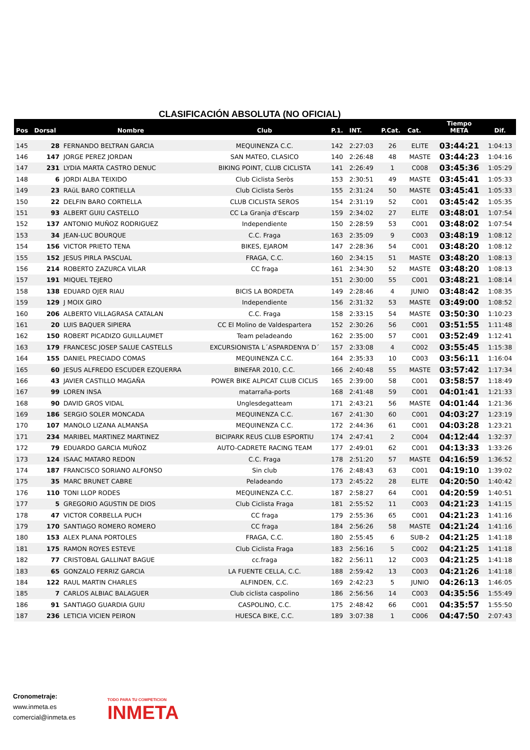CLASIFICACIÓN ABSOLUTA (NO OFICIAL)
| Pos | Dorsal | Nombre | Club | P.1. | INT. | P.Cat. | Cat. | Tiempo META | Dif. |
| --- | --- | --- | --- | --- | --- | --- | --- | --- | --- |
| 145 | 28 | FERNANDO BELTRAN GARCIA | MEQUINENZA C.C. | 142 | 2:27:03 | 26 | ELITE | 03:44:21 | 1:04:13 |
| 146 | 147 | JORGE PEREZ JORDAN | SAN MATEO, CLASICO | 140 | 2:26:48 | 48 | MASTE | 03:44:23 | 1:04:16 |
| 147 | 231 | LYDIA MARTA CASTRO DENUC | BIKING POINT, CLUB CICLISTA | 141 | 2:26:49 | 1 | C008 | 03:45:36 | 1:05:29 |
| 148 | 6 | JORDI ALBA TEIXIDO | Club Ciclista Seròs | 153 | 2:30:51 | 49 | MASTE | 03:45:41 | 1:05:33 |
| 149 | 23 | RAüL BARO CORTIELLA | Club Ciclista Seròs | 155 | 2:31:24 | 50 | MASTE | 03:45:41 | 1:05:33 |
| 150 | 22 | DELFIN BARO CORTIELLA | CLUB CICLISTA SEROS | 154 | 2:31:19 | 52 | C001 | 03:45:42 | 1:05:35 |
| 151 | 93 | ALBERT GUIU CASTELLO | CC La Granja d'Escarp | 159 | 2:34:02 | 27 | ELITE | 03:48:01 | 1:07:54 |
| 152 | 137 | ANTONIO MUÑOZ RODRIGUEZ | Independiente | 150 | 2:28:59 | 53 | C001 | 03:48:02 | 1:07:54 |
| 153 | 34 | JEAN-LUC BOURQUE | C.C. Fraga | 163 | 2:35:09 | 9 | C003 | 03:48:19 | 1:08:12 |
| 154 | 156 | VICTOR PRIETO TENA | BIKES, EJAROM | 147 | 2:28:36 | 54 | C001 | 03:48:20 | 1:08:12 |
| 155 | 152 | JESUS PIRLA PASCUAL | FRAGA, C.C. | 160 | 2:34:15 | 51 | MASTE | 03:48:20 | 1:08:13 |
| 156 | 214 | ROBERTO ZAZURCA VILAR | CC fraga | 161 | 2:34:30 | 52 | MASTE | 03:48:20 | 1:08:13 |
| 157 | 191 | MIQUEL TEJERO | | 151 | 2:30:00 | 55 | C001 | 03:48:21 | 1:08:14 |
| 158 | 138 | EDUARD OJER RIAU | BICIS LA BORDETA | 149 | 2:28:46 | 4 | JUNIO | 03:48:42 | 1:08:35 |
| 159 | 129 | J MOIX GIRO | Independiente | 156 | 2:31:32 | 53 | MASTE | 03:49:00 | 1:08:52 |
| 160 | 206 | ALBERTO VILLAGRASA CATALAN | C.C. Fraga | 158 | 2:33:15 | 54 | MASTE | 03:50:30 | 1:10:23 |
| 161 | 20 | LUIS BAQUER SIPIERA | CC El Molino de Valdespartera | 152 | 2:30:26 | 56 | C001 | 03:51:55 | 1:11:48 |
| 162 | 150 | ROBERT PICADIZO GUILLAUMET | Team peladeando | 162 | 2:35:00 | 57 | C001 | 03:52:49 | 1:12:41 |
| 163 | 179 | FRANCESC JOSEP SALUE CASTELLS | EXCURSIONISTA L´ASPARDENYA D´ | 157 | 2:33:08 | 4 | C002 | 03:55:45 | 1:15:38 |
| 164 | 155 | DANIEL PRECIADO COMAS | MEQUINENZA C.C. | 164 | 2:35:33 | 10 | C003 | 03:56:11 | 1:16:04 |
| 165 | 60 | JESUS ALFREDO ESCUDER EZQUERRA | BINEFAR 2010, C.C. | 166 | 2:40:48 | 55 | MASTE | 03:57:42 | 1:17:34 |
| 166 | 43 | JAVIER CASTILLO MAGAÑA | POWER BIKE ALPICAT CLUB CICLIS | 165 | 2:39:00 | 58 | C001 | 03:58:57 | 1:18:49 |
| 167 | 99 | LOREN INSA | matarraña-ports | 168 | 2:41:48 | 59 | C001 | 04:01:41 | 1:21:33 |
| 168 | 90 | DAVID GROS VIDAL | Unglesdegatteam | 171 | 2:43:21 | 56 | MASTE | 04:01:44 | 1:21:36 |
| 169 | 186 | SERGIO SOLER MONCADA | MEQUINENZA C.C. | 167 | 2:41:30 | 60 | C001 | 04:03:27 | 1:23:19 |
| 170 | 107 | MANOLO LIZANA ALMANSA | MEQUINENZA C.C. | 172 | 2:44:36 | 61 | C001 | 04:03:28 | 1:23:21 |
| 171 | 234 | MARIBEL MARTINEZ MARTINEZ | BICIPARK REUS CLUB ESPORTIU | 174 | 2:47:41 | 2 | C004 | 04:12:44 | 1:32:37 |
| 172 | 79 | EDUARDO GARCIA MUÑOZ | AUTO-CADRETE RACING TEAM | 177 | 2:49:01 | 62 | C001 | 04:13:33 | 1:33:26 |
| 173 | 124 | ISAAC MATARO REDON | C.C. Fraga | 178 | 2:51:20 | 57 | MASTE | 04:16:59 | 1:36:52 |
| 174 | 187 | FRANCISCO SORIANO ALFONSO | Sin club | 176 | 2:48:43 | 63 | C001 | 04:19:10 | 1:39:02 |
| 175 | 35 | MARC BRUNET CABRE | Peladeando | 173 | 2:45:22 | 28 | ELITE | 04:20:50 | 1:40:42 |
| 176 | 110 | TONI LLOP RODES | MEQUINENZA C.C. | 187 | 2:58:27 | 64 | C001 | 04:20:59 | 1:40:51 |
| 177 | 5 | GREGORIO AGUSTIN DE DIOS | Club Ciclista Fraga | 181 | 2:55:52 | 11 | C003 | 04:21:23 | 1:41:15 |
| 178 | 47 | VICTOR CORBELLA PUCH | CC fraga | 179 | 2:55:36 | 65 | C001 | 04:21:23 | 1:41:16 |
| 179 | 170 | SANTIAGO ROMERO ROMERO | CC fraga | 184 | 2:56:26 | 58 | MASTE | 04:21:24 | 1:41:16 |
| 180 | 153 | ALEX PLANA PORTOLES | FRAGA, C.C. | 180 | 2:55:45 | 6 | SUB-2 | 04:21:25 | 1:41:18 |
| 181 | 175 | RAMON ROYES ESTEVE | Club Ciclista Fraga | 183 | 2:56:16 | 5 | C002 | 04:21:25 | 1:41:18 |
| 182 | 77 | CRISTOBAL GALLINAT BAGUE | cc.fraga | 182 | 2:56:11 | 12 | C003 | 04:21:25 | 1:41:18 |
| 183 | 65 | GONZALO FERRIZ GARCIA | LA FUENTE CELLA, C.C. | 188 | 2:59:42 | 13 | C003 | 04:21:26 | 1:41:18 |
| 184 | 122 | RAUL MARTIN CHARLES | ALFINDEN, C.C. | 169 | 2:42:23 | 5 | JUNIO | 04:26:13 | 1:46:05 |
| 185 | 7 | CARLOS ALBIAC BALAGUER | Club ciclista caspolino | 186 | 2:56:56 | 14 | C003 | 04:35:56 | 1:55:49 |
| 186 | 91 | SANTIAGO GUARDIA GUIU | CASPOLINO, C.C. | 175 | 2:48:42 | 66 | C001 | 04:35:57 | 1:55:50 |
| 187 | 236 | LETICIA VICIEN PEIRON | HUESCA BIKE, C.C. | 189 | 3:07:38 | 1 | C006 | 04:47:50 | 2:07:43 |
Cronometraje:
www.inmeta.es
comercial@inmeta.es
TODO PARA TU COMPETICION
INMETA